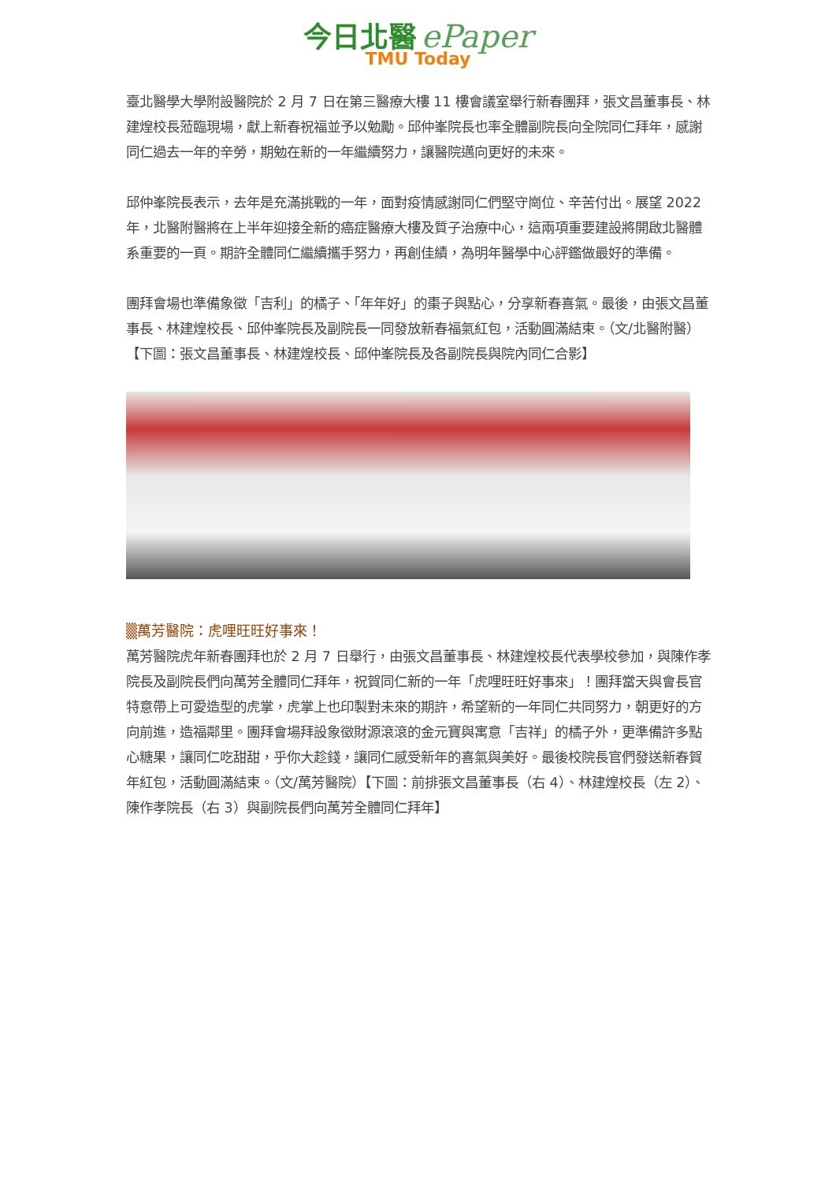今日北醫 ePaper
TMU Today
臺北醫學大學附設醫院於 2 月 7 日在第三醫療大樓 11 樓會議室舉行新春團拜，張文昌董事長、林建煌校長蒞臨現場，獻上新春祝福並予以勉勵。邱仲峯院長也率全體副院長向全院同仁拜年，感謝同仁過去一年的辛勞，期勉在新的一年繼續努力，讓醫院邁向更好的未來。
邱仲峯院長表示，去年是充滿挑戰的一年，面對疫情感謝同仁們堅守崗位、辛苦付出。展望 2022 年，北醫附醫將在上半年迎接全新的癌症醫療大樓及質子治療中心，這兩項重要建設將開啟北醫體系重要的一頁。期許全體同仁繼續攜手努力，再創佳績，為明年醫學中心評鑑做最好的準備。
團拜會場也準備象徵「吉利」的橘子、「年年好」的棗子與點心，分享新春喜氣。最後，由張文昌董事長、林建煌校長、邱仲峯院長及副院長一同發放新春福氣紅包，活動圓滿結束。（文/北醫附醫）【下圖：張文昌董事長、林建煌校長、邱仲峯院長及各副院長與院內同仁合影】
▒萬芳醫院：虎哩旺旺好事來！
萬芳醫院虎年新春團拜也於 2 月 7 日舉行，由張文昌董事長、林建煌校長代表學校參加，與陳作孝院長及副院長們向萬芳全體同仁拜年，祝賀同仁新的一年「虎哩旺旺好事來」！團拜當天與會長官特意帶上可愛造型的虎掌，虎掌上也印製對未來的期許，希望新的一年同仁共同努力，朝更好的方向前進，造福鄰里。團拜會場拜設象徵財源滾滾的金元寶與寓意「吉祥」的橘子外，更準備許多點心糖果，讓同仁吃甜甜，乎你大趁錢，讓同仁感受新年的喜氣與美好。最後校院長官們發送新春賀年紅包，活動圓滿結束。（文/萬芳醫院）【下圖：前排張文昌董事長（右 4）、林建煌校長（左 2）、陳作孝院長（右 3）與副院長們向萬芳全體同仁拜年】